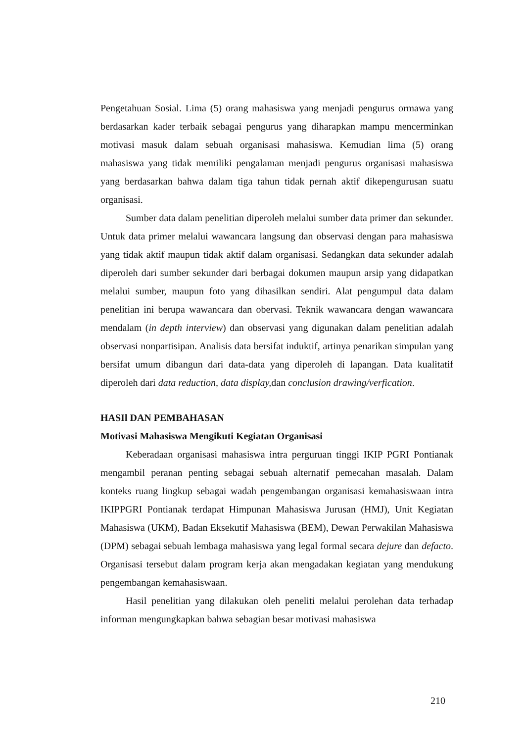Pengetahuan Sosial. Lima (5) orang mahasiswa yang menjadi pengurus ormawa yang berdasarkan kader terbaik sebagai pengurus yang diharapkan mampu mencerminkan motivasi masuk dalam sebuah organisasi mahasiswa. Kemudian lima (5) orang mahasiswa yang tidak memiliki pengalaman menjadi pengurus organisasi mahasiswa yang berdasarkan bahwa dalam tiga tahun tidak pernah aktif dikepengurusan suatu organisasi.
Sumber data dalam penelitian diperoleh melalui sumber data primer dan sekunder. Untuk data primer melalui wawancara langsung dan observasi dengan para mahasiswa yang tidak aktif maupun tidak aktif dalam organisasi. Sedangkan data sekunder adalah diperoleh dari sumber sekunder dari berbagai dokumen maupun arsip yang didapatkan melalui sumber, maupun foto yang dihasilkan sendiri. Alat pengumpul data dalam penelitian ini berupa wawancara dan obervasi. Teknik wawancara dengan wawancara mendalam (in depth interview) dan observasi yang digunakan dalam penelitian adalah observasi nonpartisipan. Analisis data bersifat induktif, artinya penarikan simpulan yang bersifat umum dibangun dari data-data yang diperoleh di lapangan. Data kualitatif diperoleh dari data reduction, data display, dan conclusion drawing/verfication.
HASIl DAN PEMBAHASAN
Motivasi Mahasiswa Mengikuti Kegiatan Organisasi
Keberadaan organisasi mahasiswa intra perguruan tinggi IKIP PGRI Pontianak mengambil peranan penting sebagai sebuah alternatif pemecahan masalah. Dalam konteks ruang lingkup sebagai wadah pengembangan organisasi kemahasiswaan intra IKIPPGRI Pontianak terdapat Himpunan Mahasiswa Jurusan (HMJ), Unit Kegiatan Mahasiswa (UKM), Badan Eksekutif Mahasiswa (BEM), Dewan Perwakilan Mahasiswa (DPM) sebagai sebuah lembaga mahasiswa yang legal formal secara dejure dan defacto. Organisasi tersebut dalam program kerja akan mengadakan kegiatan yang mendukung pengembangan kemahasiswaan.
Hasil penelitian yang dilakukan oleh peneliti melalui perolehan data terhadap informan mengungkapkan bahwa sebagian besar motivasi mahasiswa
210